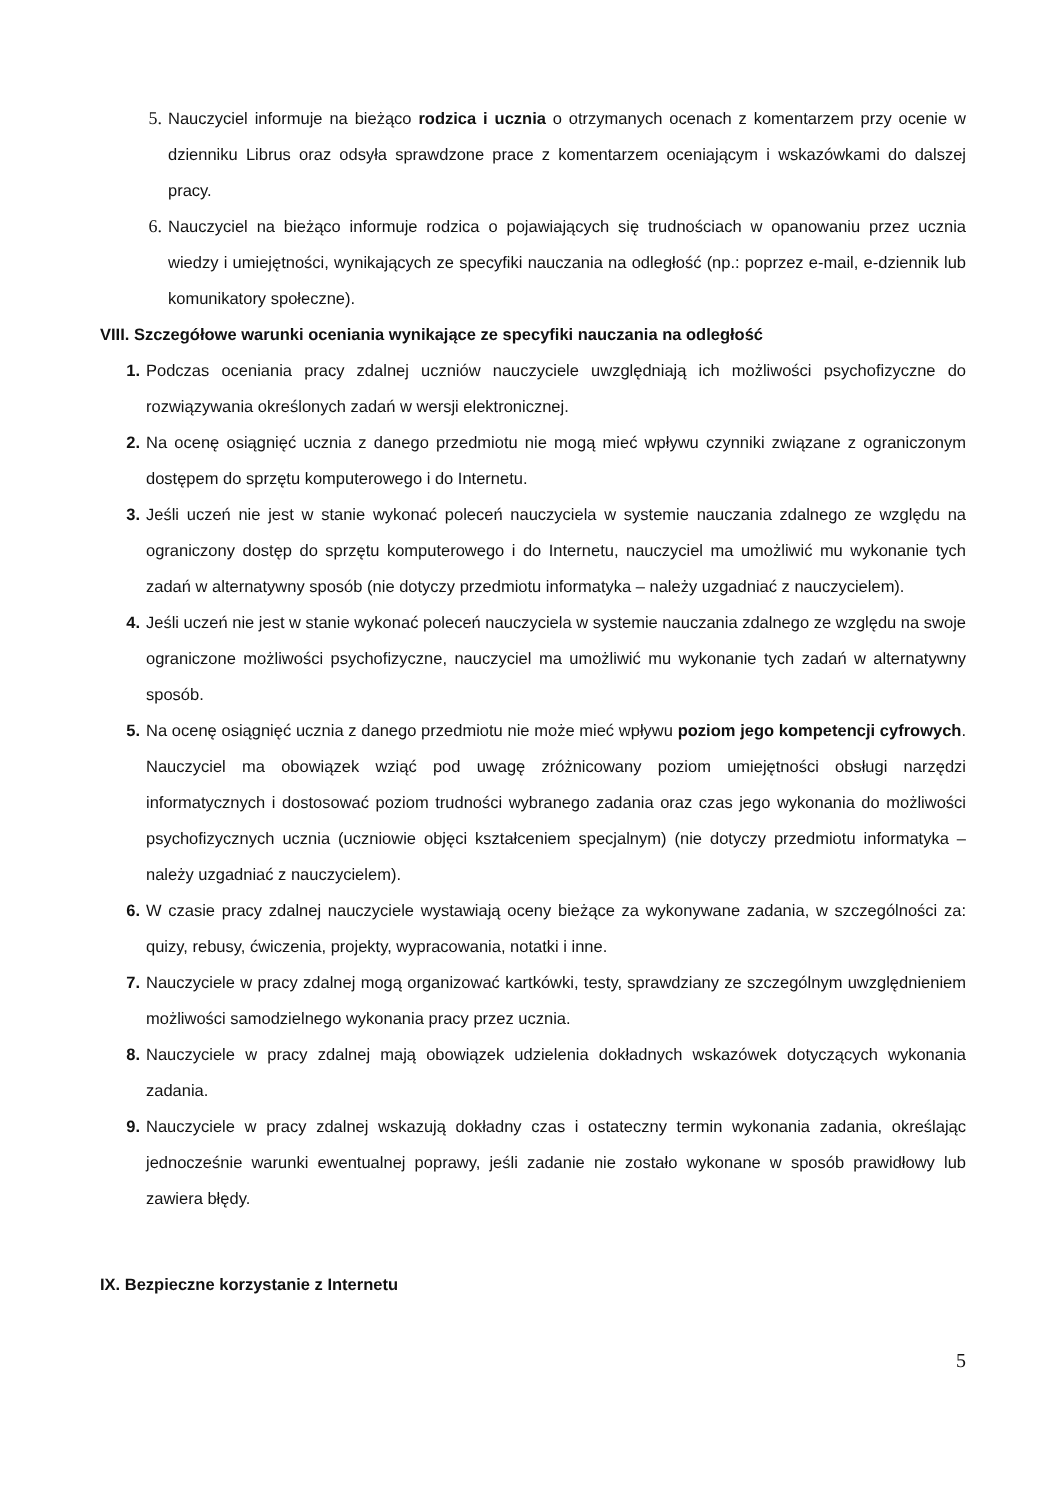5. Nauczyciel informuje na bieżąco rodzica i ucznia o otrzymanych ocenach z komentarzem przy ocenie w dzienniku Librus oraz odsyła sprawdzone prace z komentarzem oceniającym i wskazówkami do dalszej pracy.
6. Nauczyciel na bieżąco informuje rodzica o pojawiających się trudnościach w opanowaniu przez ucznia wiedzy i umiejętności, wynikających ze specyfiki nauczania na odległość (np.: poprzez e-mail, e-dziennik lub komunikatory społeczne).
VIII. Szczegółowe warunki oceniania wynikające ze specyfiki nauczania na odległość
1. Podczas oceniania pracy zdalnej uczniów nauczyciele uwzględniają ich możliwości psychofizyczne do rozwiązywania określonych zadań w wersji elektronicznej.
2. Na ocenę osiągnięć ucznia z danego przedmiotu nie mogą mieć wpływu czynniki związane z ograniczonym dostępem do sprzętu komputerowego i do Internetu.
3. Jeśli uczeń nie jest w stanie wykonać poleceń nauczyciela w systemie nauczania zdalnego ze względu na ograniczony dostęp do sprzętu komputerowego i do Internetu, nauczyciel ma umożliwić mu wykonanie tych zadań w alternatywny sposób (nie dotyczy przedmiotu informatyka – należy uzgadniać z nauczycielem).
4. Jeśli uczeń nie jest w stanie wykonać poleceń nauczyciela w systemie nauczania zdalnego ze względu na swoje ograniczone możliwości psychofizyczne, nauczyciel ma umożliwić mu wykonanie tych zadań w alternatywny sposób.
5. Na ocenę osiągnięć ucznia z danego przedmiotu nie może mieć wpływu poziom jego kompetencji cyfrowych. Nauczyciel ma obowiązek wziąć pod uwagę zróżnicowany poziom umiejętności obsługi narzędzi informatycznych i dostosować poziom trudności wybranego zadania oraz czas jego wykonania do możliwości psychofizycznych ucznia (uczniowie objęci kształceniem specjalnym) (nie dotyczy przedmiotu informatyka – należy uzgadniać z nauczycielem).
6. W czasie pracy zdalnej nauczyciele wystawiają oceny bieżące za wykonywane zadania, w szczególności za: quizy, rebusy, ćwiczenia, projekty, wypracowania, notatki i inne.
7. Nauczyciele w pracy zdalnej mogą organizować kartkówki, testy, sprawdziany ze szczególnym uwzględnieniem możliwości samodzielnego wykonania pracy przez ucznia.
8. Nauczyciele w pracy zdalnej mają obowiązek udzielenia dokładnych wskazówek dotyczących wykonania zadania.
9. Nauczyciele w pracy zdalnej wskazują dokładny czas i ostateczny termin wykonania zadania, określając jednocześnie warunki ewentualnej poprawy, jeśli zadanie nie zostało wykonane w sposób prawidłowy lub zawiera błędy.
IX. Bezpieczne korzystanie z Internetu
5